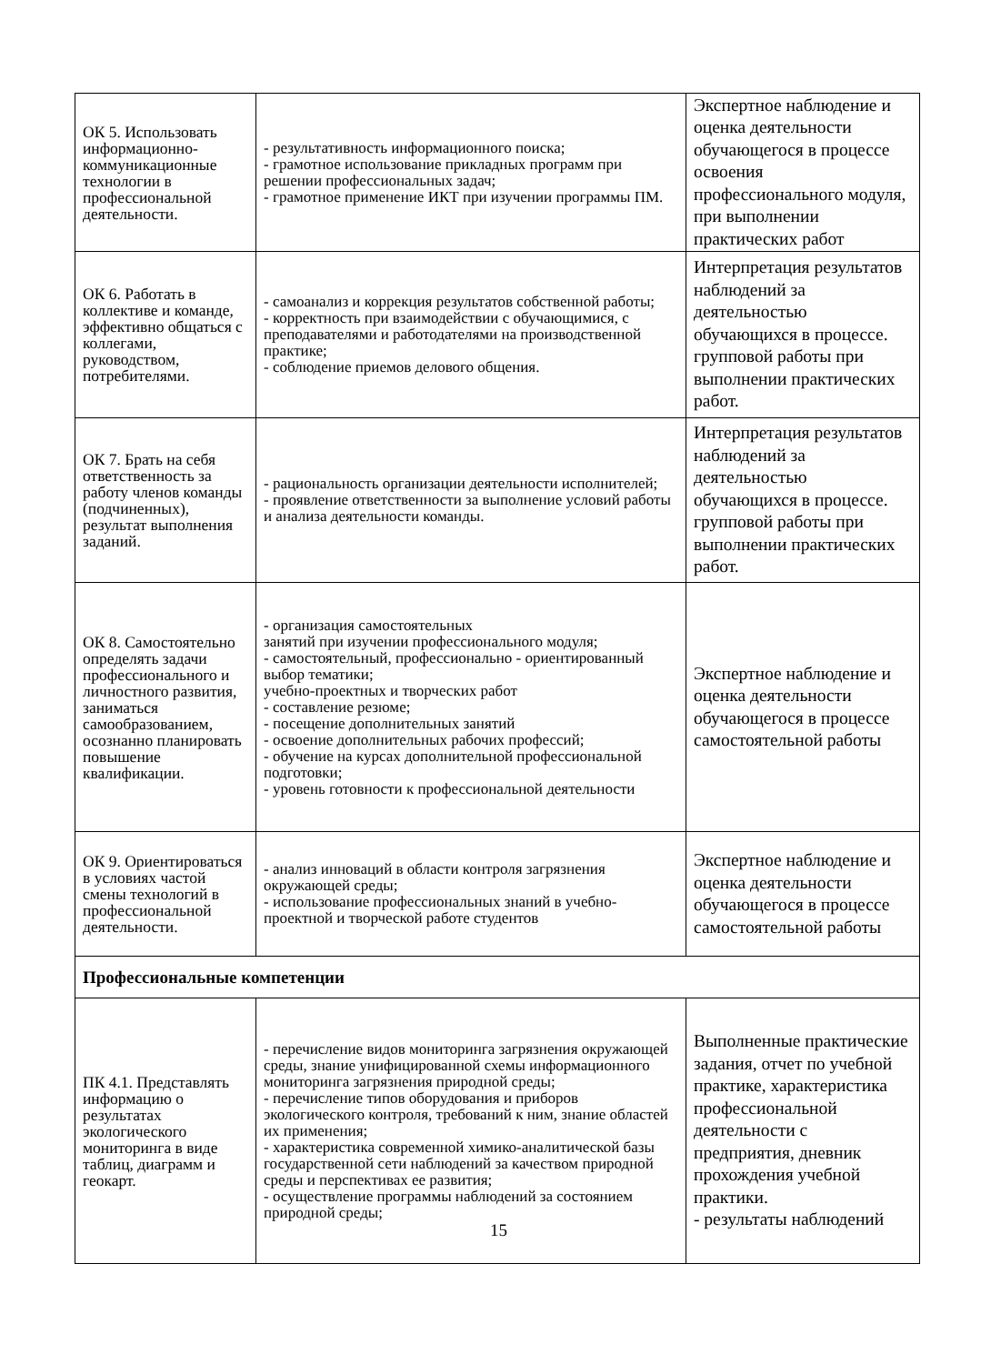| ОК 5. Использовать информационно-коммуникационные технологии в профессиональной деятельности. | - результативность информационного поиска; - грамотное использование прикладных программ при решении профессиональных задач; - грамотное применение ИКТ при изучении программы ПМ. | Экспертное наблюдение и оценка деятельности обучающегося в процессе освоения профессионального модуля, при выполнении практических работ |
| ОК 6. Работать в коллективе и команде, эффективно общаться с коллегами, руководством, потребителями. | - самоанализ и коррекция результатов собственной работы; - корректность при взаимодействии с обучающимися, с преподавателями и работодателями на производственной практике; - соблюдение приемов делового общения. | Интерпретация результатов наблюдений за деятельностью обучающихся в процессе. групповой работы при выполнении практических работ. |
| ОК 7. Брать на себя ответственность за работу членов команды (подчиненных), результат выполнения заданий. | - рациональность организации деятельности исполнителей; - проявление ответственности за выполнение условий работы и анализа деятельности команды. | Интерпретация результатов наблюдений за деятельностью обучающихся в процессе. групповой работы при выполнении практических работ. |
| ОК 8. Самостоятельно определять задачи профессионального и личностного развития, заниматься самообразованием, осознанно планировать повышение квалификации. | - организация самостоятельных занятий при изучении профессионального модуля; - самостоятельный, профессионально - ориентированный выбор тематики; учебно-проектных и творческих работ - составление резюме; - посещение дополнительных занятий - освоение дополнительных рабочих профессий; - обучение на курсах дополнительной профессиональной подготовки; - уровень готовности к профессиональной деятельности | Экспертное наблюдение и оценка деятельности обучающегося в процессе самостоятельной работы |
| ОК 9. Ориентироваться в условиях частой смены технологий в профессиональной деятельности. | - анализ инноваций в области контроля загрязнения окружающей среды; - использование профессиональных знаний в учебно-проектной и творческой работе студентов | Экспертное наблюдение и оценка деятельности обучающегося в процессе самостоятельной работы |
| Профессиональные компетенции | | |
| ПК 4.1. Представлять информацию о результатах экологического мониторинга в виде таблиц, диаграмм и геокарт. | - перечисление видов мониторинга загрязнения окружающей среды, знание унифицированной схемы информационного мониторинга загрязнения природной среды; - перечисление типов оборудования и приборов экологического контроля, требований к ним, знание областей их применения; - характеристика современной химико-аналитической базы государственной сети наблюдений за качеством природной среды и перспективах ее развития; - осуществление программы наблюдений за состоянием природной среды; | Выполненные практические задания, отчет по учебной практике, характеристика профессиональной деятельности с предприятия, дневник прохождения учебной практики. - результаты наблюдений |
15